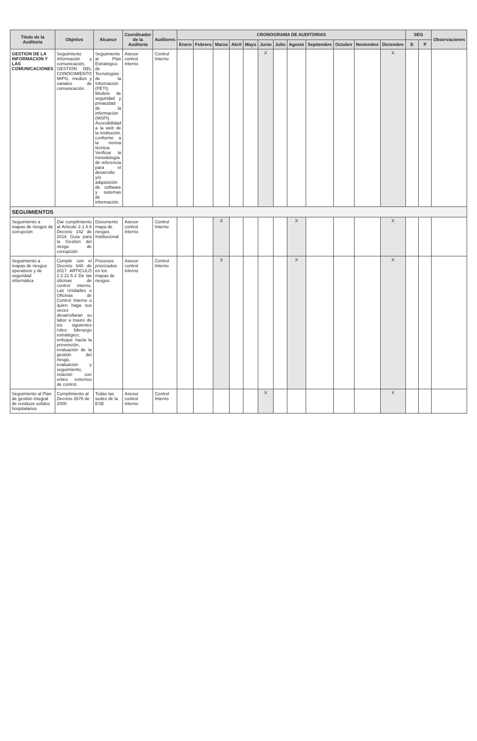| Titulo de la Auditoria | Objetivo | Alcance | Coordinador de la Auditoria | Auditores | CRONOGRAMA DE AUDITORIAS | | | | | | | | | | | | SEG | | Observaciones |
| --- | --- | --- | --- | --- | --- | --- | --- | --- | --- | --- | --- | --- | --- | --- | --- | --- | --- | --- | --- |
| | | | | | Enero | Febrero | Marzo | Abril | Mayo | Junio | Julio | Agosto | Septiembre | Octubre | Noviembre | Diciembre | E | P | |
| GESTION DE LA INFORMACION Y LAS COMUNICACIONES | Seguimiento Información y comunicación, GESTION DEL CONOCIMIENTO MIPG, medios y canales de comunicación. | Seguimiento al Plan Estratégico de Tecnologías de la Información (PETI). Modelo de seguridad y privacidad de la información (MSPI). Accesibilidad a la web de la institución, conforme a la norma técnica. Verificar la metodología de referencia para el desarrollo y/o adquisición de software y sistemas de información. | Asesor control interno | Control Interno | | | | | | X | | | | | | X | | | |
| SEGUIMIENTOS | | | | | | | | | | | | | | | | | | | |
| Seguimiento a mapas de riesgos de corrupción | Dar cumplimiento al Articulo 2.1.4.6 Decreto 142 de 2016 Guía para la Gestión del riesgo de corrupción | Documento mapa de riesgos Institucional | Asesor control interno | Control Interno | | | X | | | | | X | | | | X | | | |
| Seguimiento a mapas de riesgos operativos y de seguridad informática | Cumplir con el Decreto 648 de 2017 ARTICULO 2.2.21.5.3 De las oficinas de control interno. Las Unidades u Oficinas de Control Interno o quien haga sus veces desarrollaran su labor a través de los siguientes roles: liderazgo estratégico; enfoque hacia la prevención, evaluación de la gestión del riesgo, evaluación y seguimiento, relación con entes externos de control. | Procesos priorizados en los mapas de riesgos. | Asesor control interno | Control Interno | | | X | | | | | X | | | | X | | | |
| Seguimiento al Plan de gestión integral de residuos solidos hospitalarios | Cumplimiento al Decreto 2676 de 2000 | Todas las sedes de la ESE | Asesor control interno | Control Interno | | | | | | X | | | | | | X | | | |